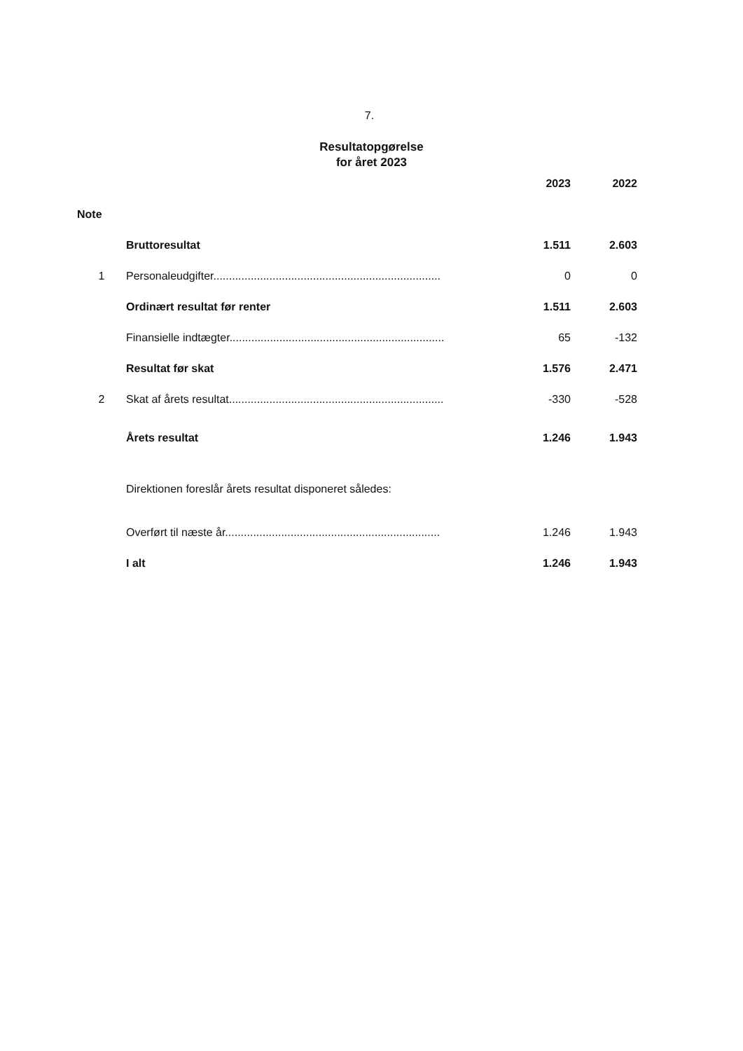7.
Resultatopgørelse
for året 2023
| | | 2023 | 2022 |
| --- | --- | --- | --- |
| Note | | | |
| | Bruttoresultat | 1.511 | 2.603 |
| 1 | Personaleudgifter......................................................................... | 0 | 0 |
| | Ordinært resultat før renter | 1.511 | 2.603 |
| | Finansielle indtægter..................................................................... | 65 | -132 |
| | Resultat før skat | 1.576 | 2.471 |
| 2 | Skat af årets resultat..................................................................... | -330 | -528 |
| | Årets resultat | 1.246 | 1.943 |
| | Direktionen foreslår årets resultat disponeret således: | | |
| | Overført til næste år..................................................................... | 1.246 | 1.943 |
| | I alt | 1.246 | 1.943 |